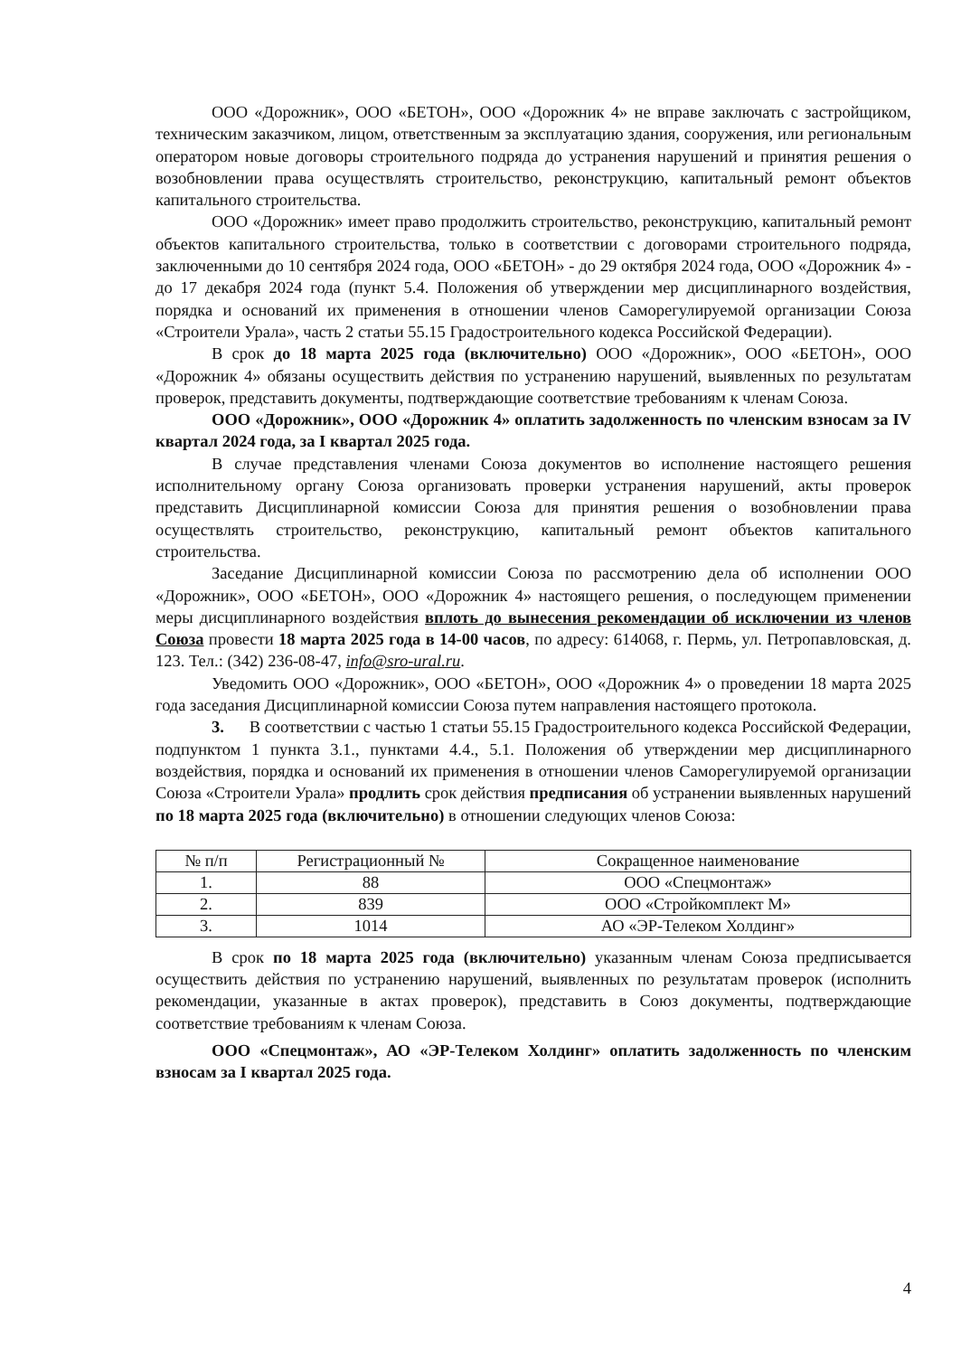ООО «Дорожник», ООО «БЕТОН», ООО «Дорожник 4» не вправе заключать с застройщиком, техническим заказчиком, лицом, ответственным за эксплуатацию здания, сооружения, или региональным оператором новые договоры строительного подряда до устранения нарушений и принятия решения о возобновлении права осуществлять строительство, реконструкцию, капитальный ремонт объектов капитального строительства.
ООО «Дорожник» имеет право продолжить строительство, реконструкцию, капитальный ремонт объектов капитального строительства, только в соответствии с договорами строительного подряда, заключенными до 10 сентября 2024 года, ООО «БЕТОН» - до 29 октября 2024 года, ООО «Дорожник 4» - до 17 декабря 2024 года (пункт 5.4. Положения об утверждении мер дисциплинарного воздействия, порядка и оснований их применения в отношении членов Саморегулируемой организации Союза «Строители Урала», часть 2 статьи 55.15 Градостроительного кодекса Российской Федерации).
В срок до 18 марта 2025 года (включительно) ООО «Дорожник», ООО «БЕТОН», ООО «Дорожник 4» обязаны осуществить действия по устранению нарушений, выявленных по результатам проверок, представить документы, подтверждающие соответствие требованиям к членам Союза.
ООО «Дорожник», ООО «Дорожник 4» оплатить задолженность по членским взносам за IV квартал 2024 года, за I квартал 2025 года.
В случае представления членами Союза документов во исполнение настоящего решения исполнительному органу Союза организовать проверки устранения нарушений, акты проверок представить Дисциплинарной комиссии Союза для принятия решения о возобновлении права осуществлять строительство, реконструкцию, капитальный ремонт объектов капитального строительства.
Заседание Дисциплинарной комиссии Союза по рассмотрению дела об исполнении ООО «Дорожник», ООО «БЕТОН», ООО «Дорожник 4» настоящего решения, о последующем применении меры дисциплинарного воздействия вплоть до вынесения рекомендации об исключении из членов Союза провести 18 марта 2025 года в 14-00 часов, по адресу: 614068, г. Пермь, ул. Петропавловская, д. 123. Тел.: (342) 236-08-47, info@sro-ural.ru.
Уведомить ООО «Дорожник», ООО «БЕТОН», ООО «Дорожник 4» о проведении 18 марта 2025 года заседания Дисциплинарной комиссии Союза путем направления настоящего протокола.
3. В соответствии с частью 1 статьи 55.15 Градостроительного кодекса Российской Федерации, подпунктом 1 пункта 3.1., пунктами 4.4., 5.1. Положения об утверждении мер дисциплинарного воздействия, порядка и оснований их применения в отношении членов Саморегулируемой организации Союза «Строители Урала» продлить срок действия предписания об устранении выявленных нарушений по 18 марта 2025 года (включительно) в отношении следующих членов Союза:
| № п/п | Регистрационный № | Сокращенное наименование |
| --- | --- | --- |
| 1. | 88 | ООО «Спецмонтаж» |
| 2. | 839 | ООО «Стройкомплект М» |
| 3. | 1014 | АО «ЭР-Телеком Холдинг» |
В срок по 18 марта 2025 года (включительно) указанным членам Союза предписывается осуществить действия по устранению нарушений, выявленных по результатам проверок (исполнить рекомендации, указанные в актах проверок), представить в Союз документы, подтверждающие соответствие требованиям к членам Союза.
ООО «Спецмонтаж», АО «ЭР-Телеком Холдинг» оплатить задолженность по членским взносам за I квартал 2025 года.
4